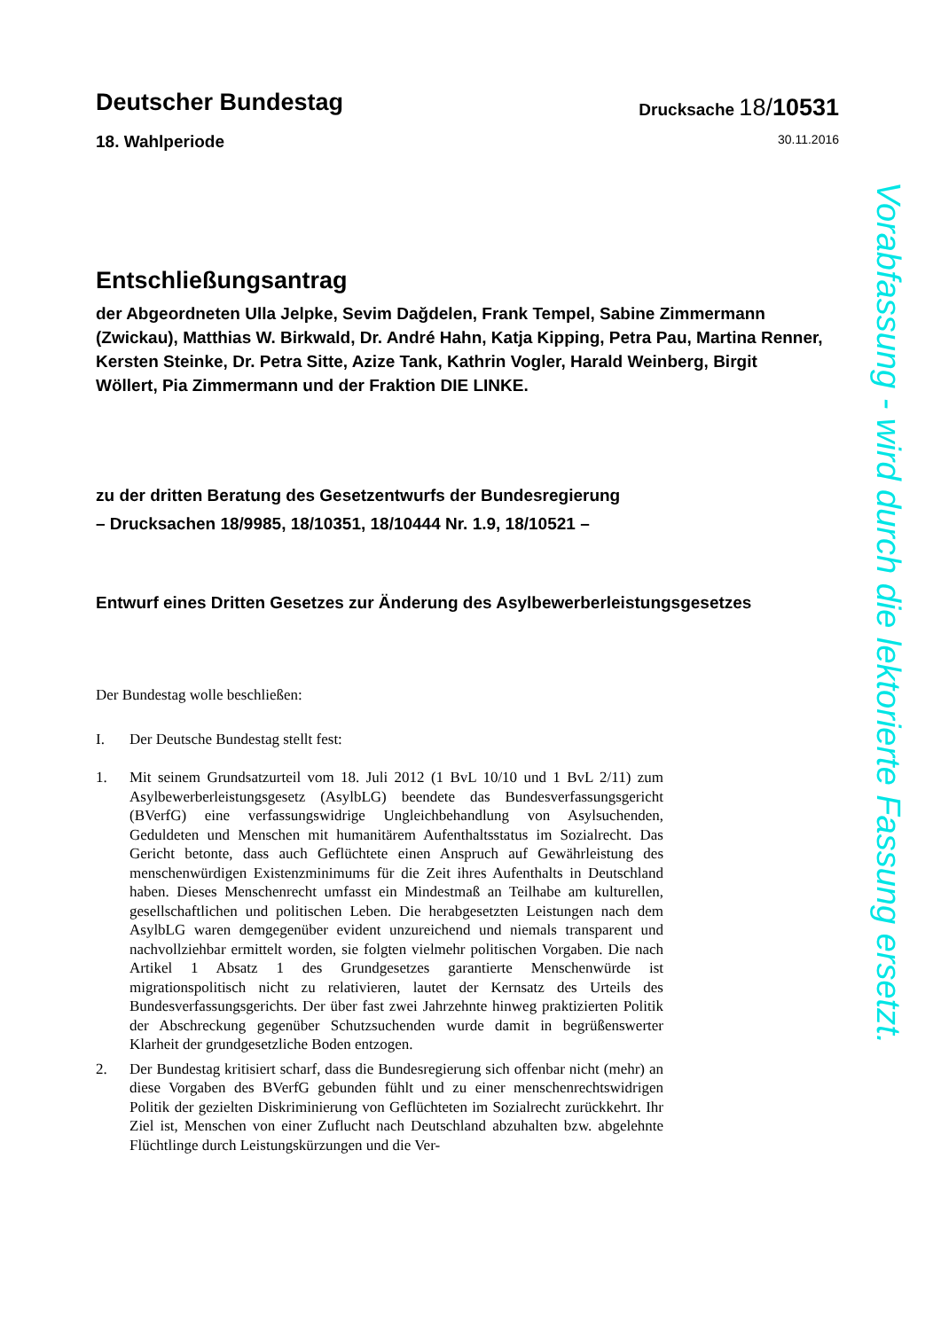Deutscher Bundestag
Drucksache 18/10531
18. Wahlperiode
30.11.2016
Entschließungsantrag
der Abgeordneten Ulla Jelpke, Sevim Dağdelen, Frank Tempel, Sabine Zimmermann (Zwickau), Matthias W. Birkwald, Dr. André Hahn, Katja Kipping, Petra Pau, Martina Renner, Kersten Steinke, Dr. Petra Sitte, Azize Tank, Kathrin Vogler, Harald Weinberg, Birgit Wöllert, Pia Zimmermann und der Fraktion DIE LINKE.
zu der dritten Beratung des Gesetzentwurfs der Bundesregierung
– Drucksachen 18/9985, 18/10351, 18/10444 Nr. 1.9, 18/10521 –
Entwurf eines Dritten Gesetzes zur Änderung des Asylbewerberleistungsgesetzes
Der Bundestag wolle beschließen:
I. Der Deutsche Bundestag stellt fest:
1. Mit seinem Grundsatzurteil vom 18. Juli 2012 (1 BvL 10/10 und 1 BvL 2/11) zum Asylbewerberleistungsgesetz (AsylbLG) beendete das Bundesverfassungsgericht (BVerfG) eine verfassungswidrige Ungleichbehandlung von Asylsuchenden, Geduldeten und Menschen mit humanitärem Aufenthaltsstatus im Sozialrecht. Das Gericht betonte, dass auch Geflüchtete einen Anspruch auf Gewährleistung des menschenwürdigen Existenzminimums für die Zeit ihres Aufenthalts in Deutschland haben. Dieses Menschenrecht umfasst ein Mindestmaß an Teilhabe am kulturellen, gesellschaftlichen und politischen Leben. Die herabgesetzten Leistungen nach dem AsylbLG waren demgegenüber evident unzureichend und niemals transparent und nachvollziehbar ermittelt worden, sie folgten vielmehr politischen Vorgaben. Die nach Artikel 1 Absatz 1 des Grundgesetzes garantierte Menschenwürde ist migrationspolitisch nicht zu relativieren, lautet der Kernsatz des Urteils des Bundesverfassungsgerichts. Der über fast zwei Jahrzehnte hinweg praktizierten Politik der Abschreckung gegenüber Schutzsuchenden wurde damit in begrüßenswerter Klarheit der grundgesetzliche Boden entzogen.
2. Der Bundestag kritisiert scharf, dass die Bundesregierung sich offenbar nicht (mehr) an diese Vorgaben des BVerfG gebunden fühlt und zu einer menschenrechtswidrigen Politik der gezielten Diskriminierung von Geflüchteten im Sozialrecht zurückkehrt. Ihr Ziel ist, Menschen von einer Zuflucht nach Deutschland abzuhalten bzw. abgelehnte Flüchtlinge durch Leistungskürzungen und die Ver-
Vorabfassung - wird durch die lektorierte Fassung ersetzt.